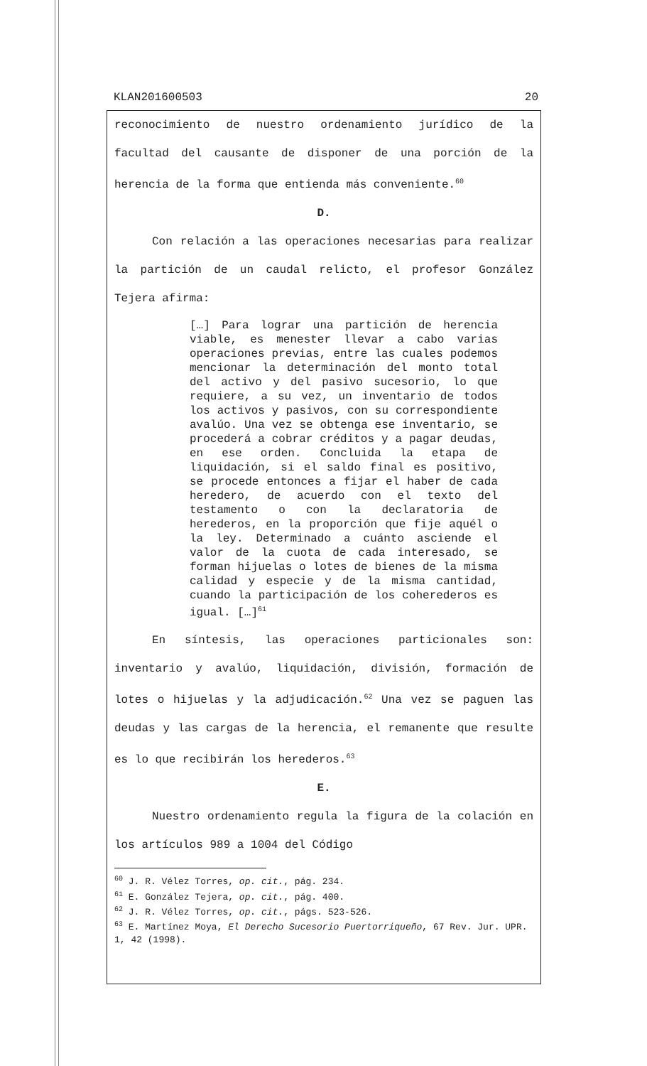KLAN201600503 20
reconocimiento de nuestro ordenamiento jurídico de la facultad del causante de disponer de una porción de la herencia de la forma que entienda más conveniente.<sup>60</sup>
D.
Con relación a las operaciones necesarias para realizar la partición de un caudal relicto, el profesor González Tejera afirma:
[…] Para lograr una partición de herencia viable, es menester llevar a cabo varias operaciones previas, entre las cuales podemos mencionar la determinación del monto total del activo y del pasivo sucesorio, lo que requiere, a su vez, un inventario de todos los activos y pasivos, con su correspondiente avalúo. Una vez se obtenga ese inventario, se procederá a cobrar créditos y a pagar deudas, en ese orden. Concluida la etapa de liquidación, si el saldo final es positivo, se procede entonces a fijar el haber de cada heredero, de acuerdo con el texto del testamento o con la declaratoria de herederos, en la proporción que fije aquél o la ley. Determinado a cuánto asciende el valor de la cuota de cada interesado, se forman hijuelas o lotes de bienes de la misma calidad y especie y de la misma cantidad, cuando la participación de los coherederos es igual. […]<sup>61</sup>
En síntesis, las operaciones particionales son: inventario y avalúo, liquidación, división, formación de lotes o hijuelas y la adjudicación.<sup>62</sup> Una vez se paguen las deudas y las cargas de la herencia, el remanente que resulte es lo que recibirán los herederos.<sup>63</sup>
E.
Nuestro ordenamiento regula la figura de la colación en los artículos 989 a 1004 del Código
<sup>60</sup> J. R. Vélez Torres, op. cit., pág. 234.
<sup>61</sup> E. González Tejera, op. cit., pág. 400.
<sup>62</sup> J. R. Vélez Torres, op. cit., págs. 523-526.
<sup>63</sup> E. Martínez Moya, El Derecho Sucesorio Puertorriqueño, 67 Rev. Jur. UPR. 1, 42 (1998).